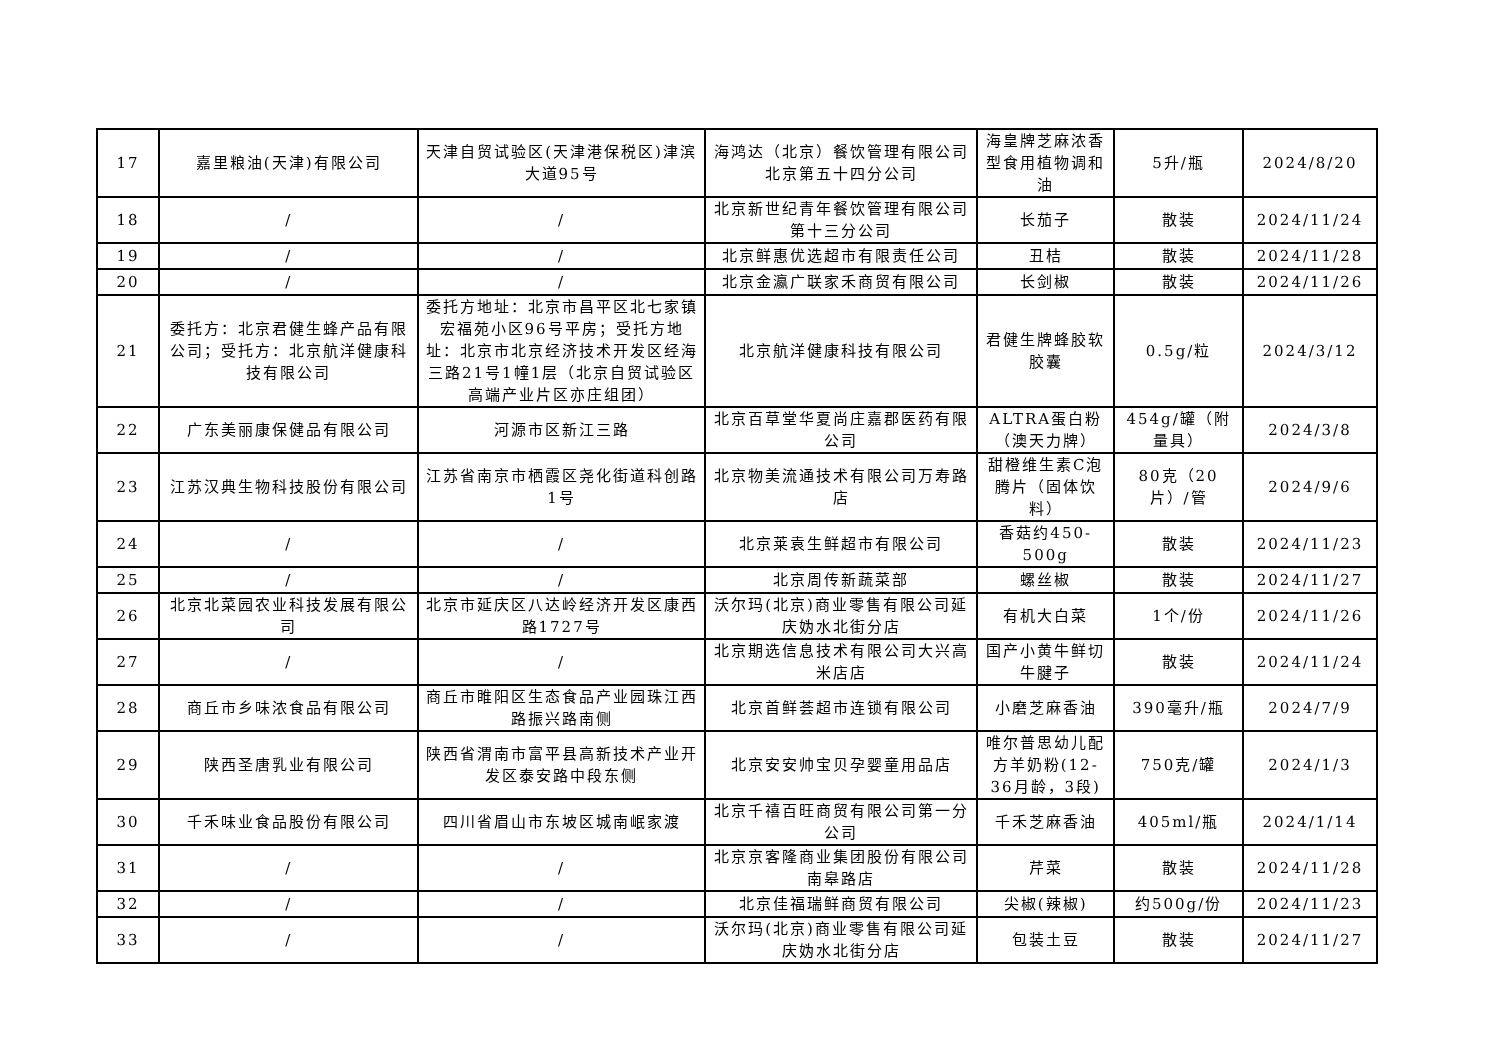| 17 | 嘉里粮油(天津)有限公司 | 天津自贸试验区(天津港保税区)津滨大道95号 | 海鸿达（北京）餐饮管理有限公司北京第五十四分公司 | 海皇牌芝麻浓香型食用植物调和油 | 5升/瓶 | 2024/8/20 |
| 18 | / | / | 北京新世纪青年餐饮管理有限公司第十三分公司 | 长茄子 | 散装 | 2024/11/24 |
| 19 | / | / | 北京鲜惠优选超市有限责任公司 | 丑桔 | 散装 | 2024/11/28 |
| 20 | / | / | 北京金瀛广联家禾商贸有限公司 | 长剑椒 | 散装 | 2024/11/26 |
| 21 | 委托方：北京君健生蜂产品有限公司；受托方：北京航洋健康科技有限公司 | 委托方地址：北京市昌平区北七家镇宏福苑小区96号平房；受托方地址：北京市北京经济技术开发区经海三路21号1幢1层（北京自贸试验区高端产业片区亦庄组团） | 北京航洋健康科技有限公司 | 君健生牌蜂胶软胶囊 | 0.5g/粒 | 2024/3/12 |
| 22 | 广东美丽康保健品有限公司 | 河源市区新江三路 | 北京百草堂华夏尚庄嘉郡医药有限公司 | ALTRA蛋白粉（澳天力牌） | 454g/罐（附量具） | 2024/3/8 |
| 23 | 江苏汉典生物科技股份有限公司 | 江苏省南京市栖霞区尧化街道科创路1号 | 北京物美流通技术有限公司万寿路店 | 甜橙维生素C泡腾片（固体饮料） | 80克（20片）/管 | 2024/9/6 |
| 24 | / | / | 北京莱袁生鲜超市有限公司 | 香菇约450-500g | 散装 | 2024/11/23 |
| 25 | / | / | 北京周传新蔬菜部 | 螺丝椒 | 散装 | 2024/11/27 |
| 26 | 北京北菜园农业科技发展有限公司 | 北京市延庆区八达岭经济开发区康西路1727号 | 沃尔玛(北京)商业零售有限公司延庆妫水北街分店 | 有机大白菜 | 1个/份 | 2024/11/26 |
| 27 | / | / | 北京期选信息技术有限公司大兴高米店店 | 国产小黄牛鲜切牛腱子 | 散装 | 2024/11/24 |
| 28 | 商丘市乡味浓食品有限公司 | 商丘市睢阳区生态食品产业园珠江西路振兴路南侧 | 北京首鲜荟超市连锁有限公司 | 小磨芝麻香油 | 390毫升/瓶 | 2024/7/9 |
| 29 | 陕西圣唐乳业有限公司 | 陕西省渭南市富平县高新技术产业开发区泰安路中段东侧 | 北京安安帅宝贝孕婴童用品店 | 唯尔普思幼儿配方羊奶粉(12-36月龄，3段) | 750克/罐 | 2024/1/3 |
| 30 | 千禾味业食品股份有限公司 | 四川省眉山市东坡区城南岷家渡 | 北京千禧百旺商贸有限公司第一分公司 | 千禾芝麻香油 | 405ml/瓶 | 2024/1/14 |
| 31 | / | / | 北京京客隆商业集团股份有限公司南皋路店 | 芹菜 | 散装 | 2024/11/28 |
| 32 | / | / | 北京佳福瑞鲜商贸有限公司 | 尖椒(辣椒) | 约500g/份 | 2024/11/23 |
| 33 | / | / | 沃尔玛(北京)商业零售有限公司延庆妫水北街分店 | 包装土豆 | 散装 | 2024/11/27 |